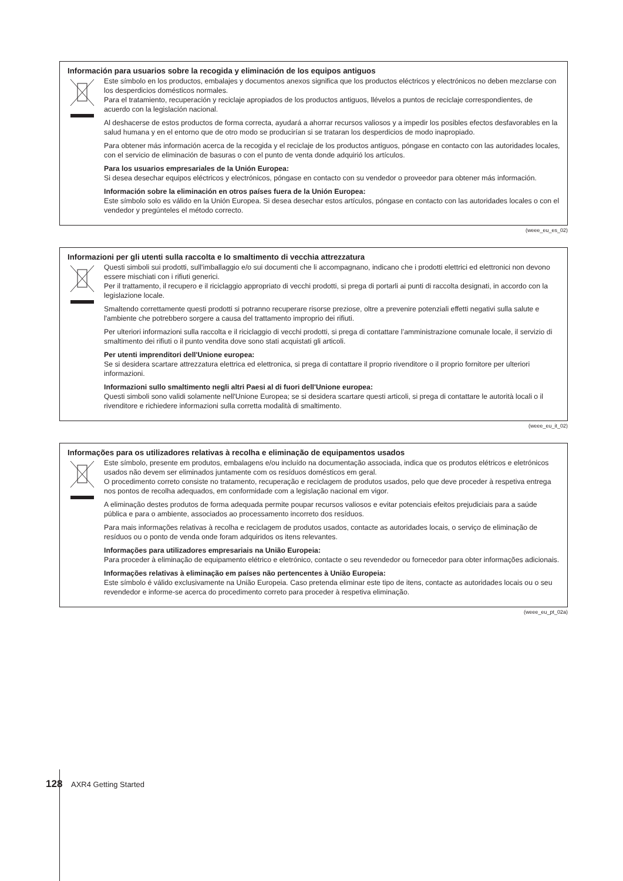Información para usuarios sobre la recogida y eliminación de los equipos antiguos
Este símbolo en los productos, embalajes y documentos anexos significa que los productos eléctricos y electrónicos no deben mezclarse con los desperdicios domésticos normales.
Para el tratamiento, recuperación y reciclaje apropiados de los productos antiguos, llévelos a puntos de reciclaje correspondientes, de acuerdo con la legislación nacional.
Al deshacerse de estos productos de forma correcta, ayudará a ahorrar recursos valiosos y a impedir los posibles efectos desfavorables en la salud humana y en el entorno que de otro modo se producirían si se trataran los desperdicios de modo inapropiado.
Para obtener más información acerca de la recogida y el reciclaje de los productos antiguos, póngase en contacto con las autoridades locales, con el servicio de eliminación de basuras o con el punto de venta donde adquirió los artículos.
Para los usuarios empresariales de la Unión Europea:
Si desea desechar equipos eléctricos y electrónicos, póngase en contacto con su vendedor o proveedor para obtener más información.
Información sobre la eliminación en otros países fuera de la Unión Europea:
Este símbolo solo es válido en la Unión Europea. Si desea desechar estos artículos, póngase en contacto con las autoridades locales o con el vendedor y pregúnteles el método correcto.
(weee_eu_es_02)
Informazioni per gli utenti sulla raccolta e lo smaltimento di vecchia attrezzatura
Questi simboli sui prodotti, sull'imballaggio e/o sui documenti che li accompagnano, indicano che i prodotti elettrici ed elettronici non devono essere mischiati con i rifiuti generici.
Per il trattamento, il recupero e il riciclaggio appropriato di vecchi prodotti, si prega di portarli ai punti di raccolta designati, in accordo con la legislazione locale.
Smaltendo correttamente questi prodotti si potranno recuperare risorse preziose, oltre a prevenire potenziali effetti negativi sulla salute e l'ambiente che potrebbero sorgere a causa del trattamento improprio dei rifiuti.
Per ulteriori informazioni sulla raccolta e il riciclaggio di vecchi prodotti, si prega di contattare l’amministrazione comunale locale, il servizio di smaltimento dei rifiuti o il punto vendita dove sono stati acquistati gli articoli.
Per utenti imprenditori dell'Unione europea:
Se si desidera scartare attrezzatura elettrica ed elettronica, si prega di contattare il proprio rivenditore o il proprio fornitore per ulteriori informazioni.
Informazioni sullo smaltimento negli altri Paesi al di fuori dell'Unione europea:
Questi simboli sono validi solamente nell'Unione Europea; se si desidera scartare questi articoli, si prega di contattare le autorità locali o il rivenditore e richiedere informazioni sulla corretta modalità di smaltimento.
(weee_eu_it_02)
Informações para os utilizadores relativas à recolha e eliminação de equipamentos usados
Este símbolo, presente em produtos, embalagens e/ou incluído na documentação associada, indica que os produtos elétricos e eletrónicos usados não devem ser eliminados juntamente com os resíduos domésticos em geral.
O procedimento correto consiste no tratamento, recuperação e reciclagem de produtos usados, pelo que deve proceder à respetiva entrega nos pontos de recolha adequados, em conformidade com a legislação nacional em vigor.
A eliminação destes produtos de forma adequada permite poupar recursos valiosos e evitar potenciais efeitos prejudiciais para a saúde pública e para o ambiente, associados ao processamento incorreto dos resíduos.
Para mais informações relativas à recolha e reciclagem de produtos usados, contacte as autoridades locais, o serviço de eliminação de resíduos ou o ponto de venda onde foram adquiridos os itens relevantes.
Informações para utilizadores empresariais na União Europeia:
Para proceder à eliminação de equipamento elétrico e eletrónico, contacte o seu revendedor ou fornecedor para obter informações adicionais.
Informações relativas à eliminação em países não pertencentes à União Europeia:
Este símbolo é válido exclusivamente na União Europeia. Caso pretenda eliminar este tipo de itens, contacte as autoridades locais ou o seu revendedor e informe-se acerca do procedimento correto para proceder à respetiva eliminação.
(weee_eu_pt_02a)
128 AXR4 Getting Started